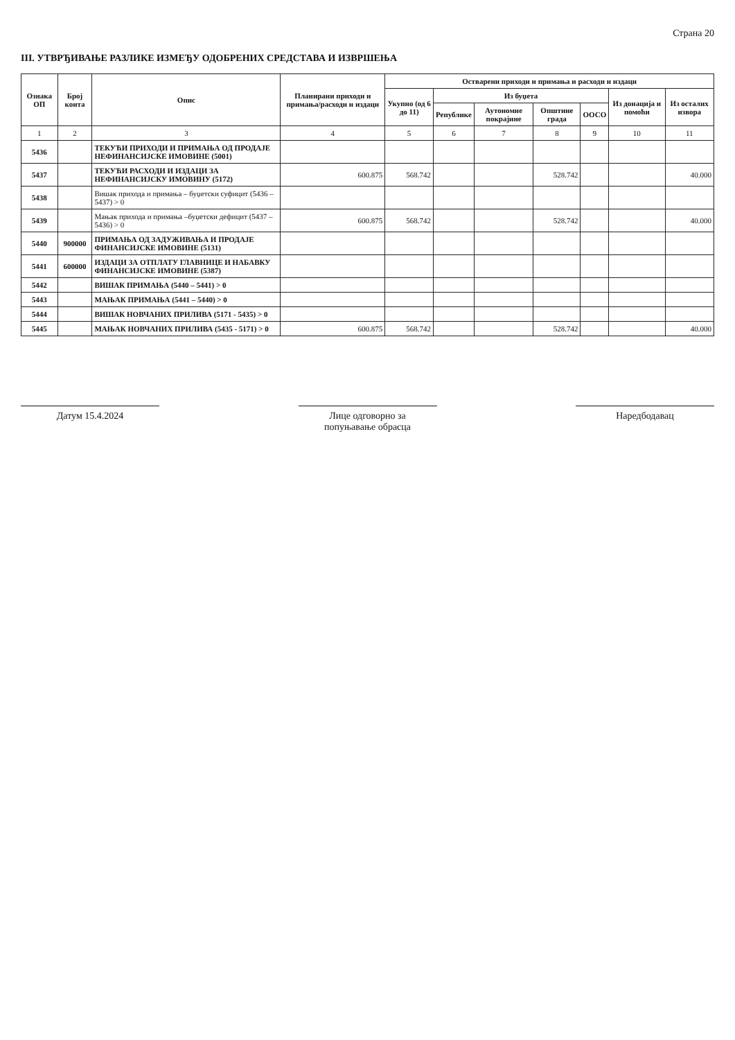Страна 20
III. УТВРЂИВАЊЕ РАЗЛИКЕ ИЗМЕЂУ ОДОБРЕНИХ СРЕДСТАВА И ИЗВРШЕЊА
| Ознака ОП | Број конта | Опис | Планирани приходи и примања/расходи и издаци | Остварени приходи и примања и расходи и издаци | | | | | | |
| --- | --- | --- | --- | --- | --- | --- | --- | --- | --- | --- |
| | | | | Укупно (од 6 до 11) | Из буџета | | | | Из донација и помоћи | Из осталих извора |
| | | | | | Републике | Аутономне покрајине | Општине града | ООСО | | |
| 1 | 2 | 3 | 4 | 5 | 6 | 7 | 8 | 9 | 10 | 11 |
| 5436 | | ТЕКУЋИ ПРИХОДИ И ПРИМАЊА ОД ПРОДАЈЕ НЕФИНАНСИЈСКЕ ИМОВИНЕ (5001) | | | | | | | | |
| 5437 | | ТЕКУЋИ РАСХОДИ И ИЗДАЦИ ЗА НЕФИНАНСИЈСКУ ИМОВИНУ (5172) | 600.875 | 568.742 | | | 528.742 | | | 40.000 |
| 5438 | | Вишак прихода и примања – буџетски суфицит (5436 – 5437) > 0 | | | | | | | | |
| 5439 | | Мањак прихода и примања –буџетски дефицит (5437 – 5436) > 0 | 600.875 | 568.742 | | | 528.742 | | | 40.000 |
| 5440 | 900000 | ПРИМАЊА ОД ЗАДУЖИВАЊА И ПРОДАЈЕ ФИНАНСИЈСКЕ ИМОВИНЕ (5131) | | | | | | | | |
| 5441 | 600000 | ИЗДАЦИ ЗА ОТПЛАТУ ГЛАВНИЦЕ И НАБАВКУ ФИНАНСИЈСКЕ ИМОВИНЕ (5387) | | | | | | | | |
| 5442 | | ВИШАК ПРИМАЊА (5440 – 5441) > 0 | | | | | | | | |
| 5443 | | МАЊАК ПРИМАЊА (5441 – 5440) > 0 | | | | | | | | |
| 5444 | | ВИШАК НОВЧАНИХ ПРИЛИВА (5171 - 5435) > 0 | | | | | | | | |
| 5445 | | МАЊАК НОВЧАНИХ ПРИЛИВА (5435 - 5171) > 0 | 600.875 | 568.742 | | | 528.742 | | | 40.000 |
Датум 15.4.2024 Лице одговорно за
попуњавање обрасца
Наредбодавац